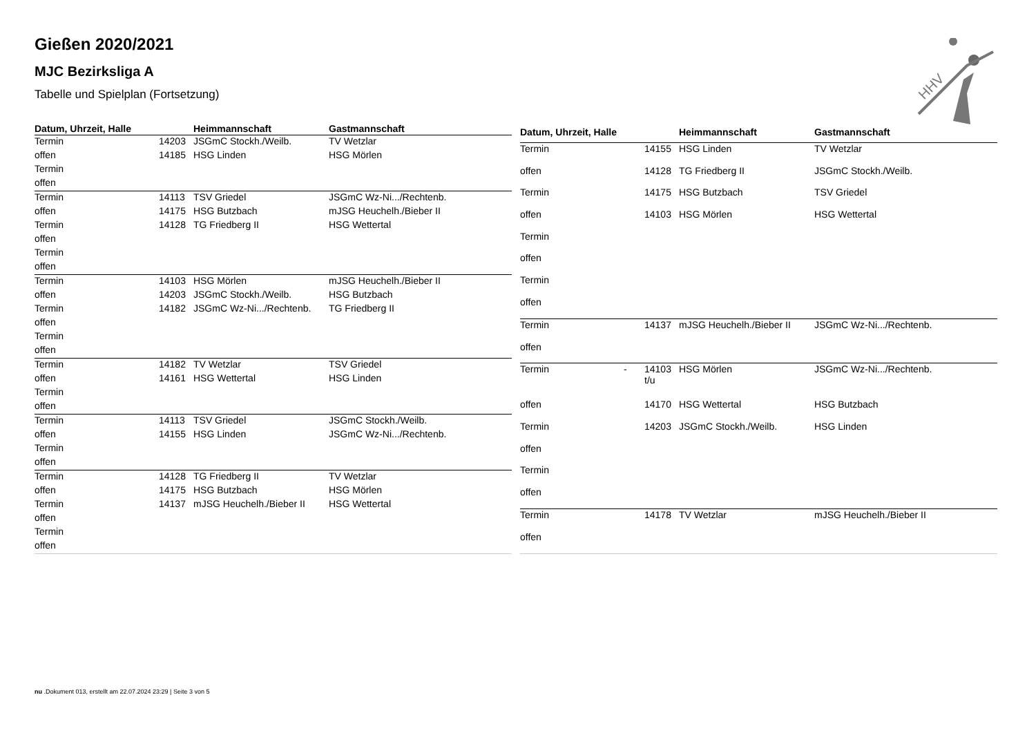HHV
Gießen 2020/2021
MJC Bezirksliga A
Tabelle und Spielplan (Fortsetzung)
| Datum, Uhrzeit, Halle | | | Heimmannschaft | Gastmannschaft |
| --- | --- | --- | --- | --- |
| Termin | | 14203 | JSGmC Stockh./Weilb. | TV Wetzlar |
| offen | | 14185 | HSG Linden | HSG Mörlen |
| Termin | | | | |
| offen | | | | |
| Termin | | 14113 | TSV Griedel | JSGmC Wz-Ni.../Rechtenb. |
| offen | | 14175 | HSG Butzbach | mJSG Heuchelh./Bieber II |
| Termin | | 14128 | TG Friedberg II | HSG Wettertal |
| offen | | | | |
| Termin | | | | |
| offen | | | | |
| Termin | | 14103 | HSG Mörlen | mJSG Heuchelh./Bieber II |
| offen | | 14203 | JSGmC Stockh./Weilb. | HSG Butzbach |
| Termin | | 14182 | JSGmC Wz-Ni.../Rechtenb. | TG Friedberg II |
| offen | | | | |
| Termin | | | | |
| offen | | | | |
| Termin | | 14182 | TV Wetzlar | TSV Griedel |
| offen | | 14161 | HSG Wettertal | HSG Linden |
| Termin | | | | |
| offen | | | | |
| Termin | | 14113 | TSV Griedel | JSGmC Stockh./Weilb. |
| offen | | 14155 | HSG Linden | JSGmC Wz-Ni.../Rechtenb. |
| Termin | | | | |
| offen | | | | |
| Termin | | 14128 | TG Friedberg II | TV Wetzlar |
| offen | | 14175 | HSG Butzbach | HSG Mörlen |
| Termin | | 14137 | mJSG Heuchelh./Bieber II | HSG Wettertal |
| offen | | | | |
| Termin | | | | |
| offen | | | | |
| Datum, Uhrzeit, Halle | | | Heimmannschaft | Gastmannschaft |
| --- | --- | --- | --- | --- |
| Termin | | 14155 | HSG Linden | TV Wetzlar |
| offen | | 14128 | TG Friedberg II | JSGmC Stockh./Weilb. |
| Termin | | 14175 | HSG Butzbach | TSV Griedel |
| offen | | 14103 | HSG Mörlen | HSG Wettertal |
| Termin | | | | |
| offen | | | | |
| Termin | | | | |
| offen | | | | |
| Termin | | 14137 | mJSG Heuchelh./Bieber II | JSGmC Wz-Ni.../Rechtenb. |
| offen | | | | |
| Termin | - | 14103 t/u | HSG Mörlen | JSGmC Wz-Ni.../Rechtenb. |
| offen | | 14170 | HSG Wettertal | HSG Butzbach |
| Termin | | 14203 | JSGmC Stockh./Weilb. | HSG Linden |
| offen | | | | |
| Termin | | | | |
| offen | | | | |
| Termin | | 14178 | TV Wetzlar | mJSG Heuchelh./Bieber II |
| offen | | | | |
nu .Dokument 013, erstellt am 22.07.2024 23:29 | Seite 3 von 5